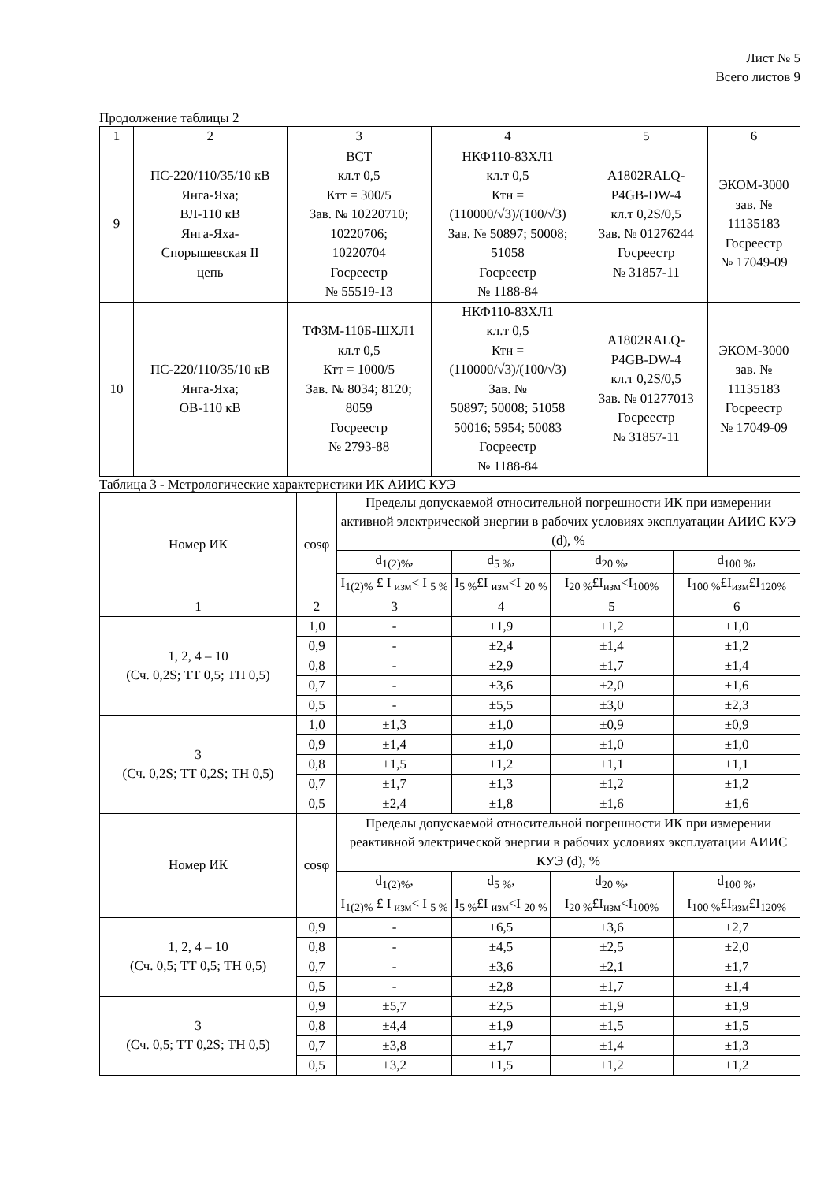Лист № 5
Всего листов 9
Продолжение таблицы 2
| 1 | 2 | 3 | 4 | 5 | 6 |
| --- | --- | --- | --- | --- | --- |
| 9 | ПС-220/110/35/10 кВ Янга-Яха; ВЛ-110 кВ Янга-Яха- Спорышевская II цепь | ВСТ кл.т 0,5 Ктт = 300/5 Зав. № 10220710; 10220706; 10220704 Госреестр № 55519-13 | НКФ110-83ХЛ1 кл.т 0,5 Ктн = (110000/√3)/(100/√3) Зав. № 50897; 50008; 51058 Госреестр № 1188-84 | A1802RALQ- P4GB-DW-4 кл.т 0,2S/0,5 Зав. № 01276244 Госреестр № 31857-11 | ЭКОМ-3000 зав. № 11135183 Госреестр № 17049-09 |
| 10 | ПС-220/110/35/10 кВ Янга-Яха; ОВ-110 кВ | ТФЗМ-110Б-ШХЛ1 кл.т 0,5 Ктт = 1000/5 Зав. № 8034; 8120; 8059 Госреестр № 2793-88 | НКФ110-83ХЛ1 кл.т 0,5 Ктн = (110000/√3)/(100/√3) Зав. № 50897; 50008; 51058 50016; 5954; 50083 Госреестр № 1188-84 | A1802RALQ- P4GB-DW-4 кл.т 0,2S/0,5 Зав. № 01277013 Госреестр № 31857-11 | ЭКОМ-3000 зав. № 11135183 Госреестр № 17049-09 |
Таблица 3 - Метрологические характеристики ИК АИИС КУЭ
| Номер ИК | cosφ | Пределы допускаемой относительной погрешности ИК при измерении активной электрической энергии в рабочих условиях эксплуатации АИИС КУЭ (d), % | | | |
| --- | --- | --- | --- | --- | --- |
| | | d<sub>1(2)%</sub>, | d<sub>5 %</sub>, | d<sub>20 %</sub>, | d<sub>100 %</sub>, |
| | | I<sub>1(2)%</sub> £ I <sub>изм</sub>< I <sub>5 %</sub> | I<sub>5 %</sub>£I <sub>изм</sub><I <sub>20 %</sub> | I<sub>20 %</sub>£I<sub>изм</sub><I<sub>100%</sub> | I<sub>100 %</sub>£I<sub>изм</sub>£I<sub>120%</sub> |
| 1 | 2 | 3 | 4 | 5 | 6 |
| 1, 2, 4 – 10 (Сч. 0,2S; ТТ 0,5; ТН 0,5) | 1,0 | - | ±1,9 | ±1,2 | ±1,0 |
| | 0,9 | - | ±2,4 | ±1,4 | ±1,2 |
| | 0,8 | - | ±2,9 | ±1,7 | ±1,4 |
| | 0,7 | - | ±3,6 | ±2,0 | ±1,6 |
| | 0,5 | - | ±5,5 | ±3,0 | ±2,3 |
| 3 (Сч. 0,2S; ТТ 0,2S; ТН 0,5) | 1,0 | ±1,3 | ±1,0 | ±0,9 | ±0,9 |
| | 0,9 | ±1,4 | ±1,0 | ±1,0 | ±1,0 |
| | 0,8 | ±1,5 | ±1,2 | ±1,1 | ±1,1 |
| | 0,7 | ±1,7 | ±1,3 | ±1,2 | ±1,2 |
| | 0,5 | ±2,4 | ±1,8 | ±1,6 | ±1,6 |
| Номер ИК | cosφ | Пределы допускаемой относительной погрешности ИК при измерении реактивной электрической энергии в рабочих условиях эксплуатации АИИС КУЭ (d), % | | | |
| | | d<sub>1(2)%</sub>, | d<sub>5 %</sub>, | d<sub>20 %</sub>, | d<sub>100 %</sub>, |
| | | I<sub>1(2)%</sub> £ I <sub>изм</sub>< I <sub>5 %</sub> | I<sub>5 %</sub>£I <sub>изм</sub><I <sub>20 %</sub> | I<sub>20 %</sub>£I<sub>изм</sub><I<sub>100%</sub> | I<sub>100 %</sub>£I<sub>изм</sub>£I<sub>120%</sub> |
| 1, 2, 4 – 10 (Сч. 0,5; ТТ 0,5; ТН 0,5) | 0,9 | - | ±6,5 | ±3,6 | ±2,7 |
| | 0,8 | - | ±4,5 | ±2,5 | ±2,0 |
| | 0,7 | - | ±3,6 | ±2,1 | ±1,7 |
| | 0,5 | - | ±2,8 | ±1,7 | ±1,4 |
| 3 (Сч. 0,5; ТТ 0,2S; ТН 0,5) | 0,9 | ±5,7 | ±2,5 | ±1,9 | ±1,9 |
| | 0,8 | ±4,4 | ±1,9 | ±1,5 | ±1,5 |
| | 0,7 | ±3,8 | ±1,7 | ±1,4 | ±1,3 |
| | 0,5 | ±3,2 | ±1,5 | ±1,2 | ±1,2 |